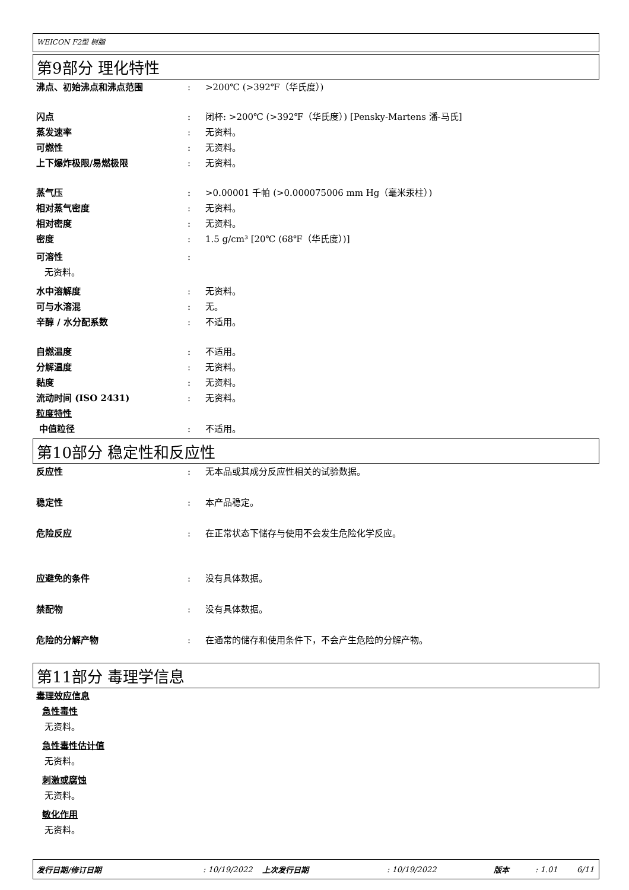WEICON F2型 树脂
第9部分 理化特性
沸点、初始沸点和沸点范围 : >200℃ (>392℉（华氏度）)
闪点 : 闭杯: >200℃ (>392℉（华氏度）) [Pensky-Martens 潘-马氏]
蒸发速率 : 无资料。
可燃性 : 无资料。
上下爆炸极限/易燃极限 : 无资料。
蒸气压 : >0.00001 千帕 (>0.000075006 mm Hg（毫米汞柱）)
相对蒸气密度 : 无资料。
相对密度 : 无资料。
密度 : 1.5 g/cm³ [20℃ (68℉（华氏度）)]
可溶性 :
无资料。
水中溶解度 : 无资料。
可与水溶混 : 无。
辛醇 / 水分配系数 : 不适用。
自燃温度 : 不适用。
分解温度 : 无资料。
黏度 : 无资料。
流动时间 (ISO 2431) : 无资料。
粒度特性
中值粒径 : 不适用。
第10部分 稳定性和反应性
反应性 : 无本品或其成分反应性相关的试验数据。
稳定性 : 本产品稳定。
危险反应 : 在正常状态下储存与使用不会发生危险化学反应。
应避免的条件 : 没有具体数据。
禁配物 : 没有具体数据。
危险的分解产物 : 在通常的储存和使用条件下，不会产生危险的分解产物。
第11部分 毒理学信息
毒理效应信息
急性毒性
无资料。
急性毒性估计值
无资料。
刺激或腐蚀
无资料。
敏化作用
无资料。
发行日期/修订日期 : 10/19/2022 上次发行日期 : 10/19/2022 版本 : 1.01 6/11